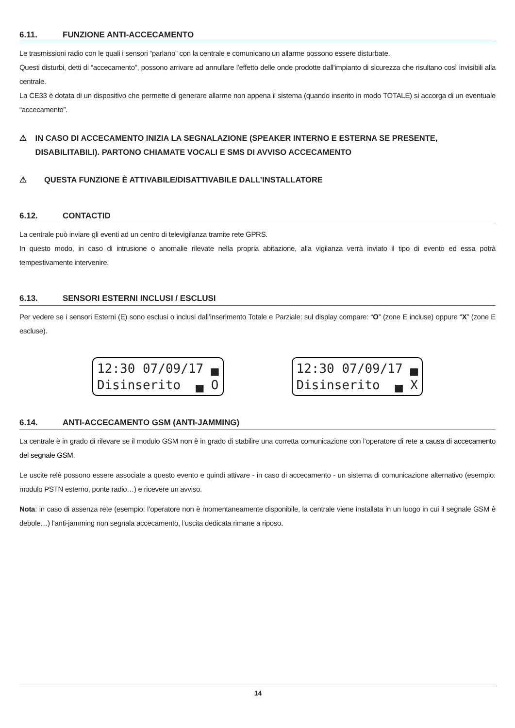6.11. FUNZIONE ANTI-ACCECAMENTO
Le trasmissioni radio con le quali i sensori “parlano” con la centrale e comunicano un allarme possono essere disturbate.
Questi disturbi, detti di “accecamento”, possono arrivare ad annullare l'effetto delle onde prodotte dall'impianto di sicurezza che risultano così invisibili alla centrale.
La CE33 è dotata di un dispositivo che permette di generare allarme non appena il sistema (quando inserito in modo TOTALE) si accorga di un eventuale “accecamento”.
⚠ IN CASO DI ACCECAMENTO INIZIA LA SEGNALAZIONE (SPEAKER INTERNO E ESTERNA SE PRESENTE, DISABILITABILI). PARTONO CHIAMATE VOCALI E SMS DI AVVISO ACCECAMENTO
⚠ QUESTA FUNZIONE È ATTIVABILE/DISATTIVABILE DALL’INSTALLATORE
6.12. CONTACTID
La centrale può inviare gli eventi ad un centro di televigilanza tramite rete GPRS.
In questo modo, in caso di intrusione o anomalie rilevate nella propria abitazione, alla vigilanza verrà inviato il tipo di evento ed essa potrà tempestivamente intervenire.
6.13. SENSORI ESTERNI INCLUSI / ESCLUSI
Per vedere se i sensori Esterni (E) sono esclusi o inclusi dall’inserimento Totale e Parziale: sul display compare: “O” (zone E incluse) oppure “X” (zone E escluse).
12:30 07/09/17 ▄ Disinserito ▄ O
12:30 07/09/17 ▄ Disinserito ▄ X
6.14. ANTI-ACCECAMENTO GSM (ANTI-JAMMING)
La centrale è in grado di rilevare se il modulo GSM non è in grado di stabilire una corretta comunicazione con l’operatore di rete a causa di accecamento del segnale GSM.
Le uscite relè possono essere associate a questo evento e quindi attivare - in caso di accecamento - un sistema di comunicazione alternativo (esempio: modulo PSTN esterno, ponte radio…) e ricevere un avviso.
Nota: in caso di assenza rete (esempio: l’operatore non è momentaneamente disponibile, la centrale viene installata in un luogo in cui il segnale GSM è debole…) l’anti-jamming non segnala accecamento, l’uscita dedicata rimane a riposo.
14